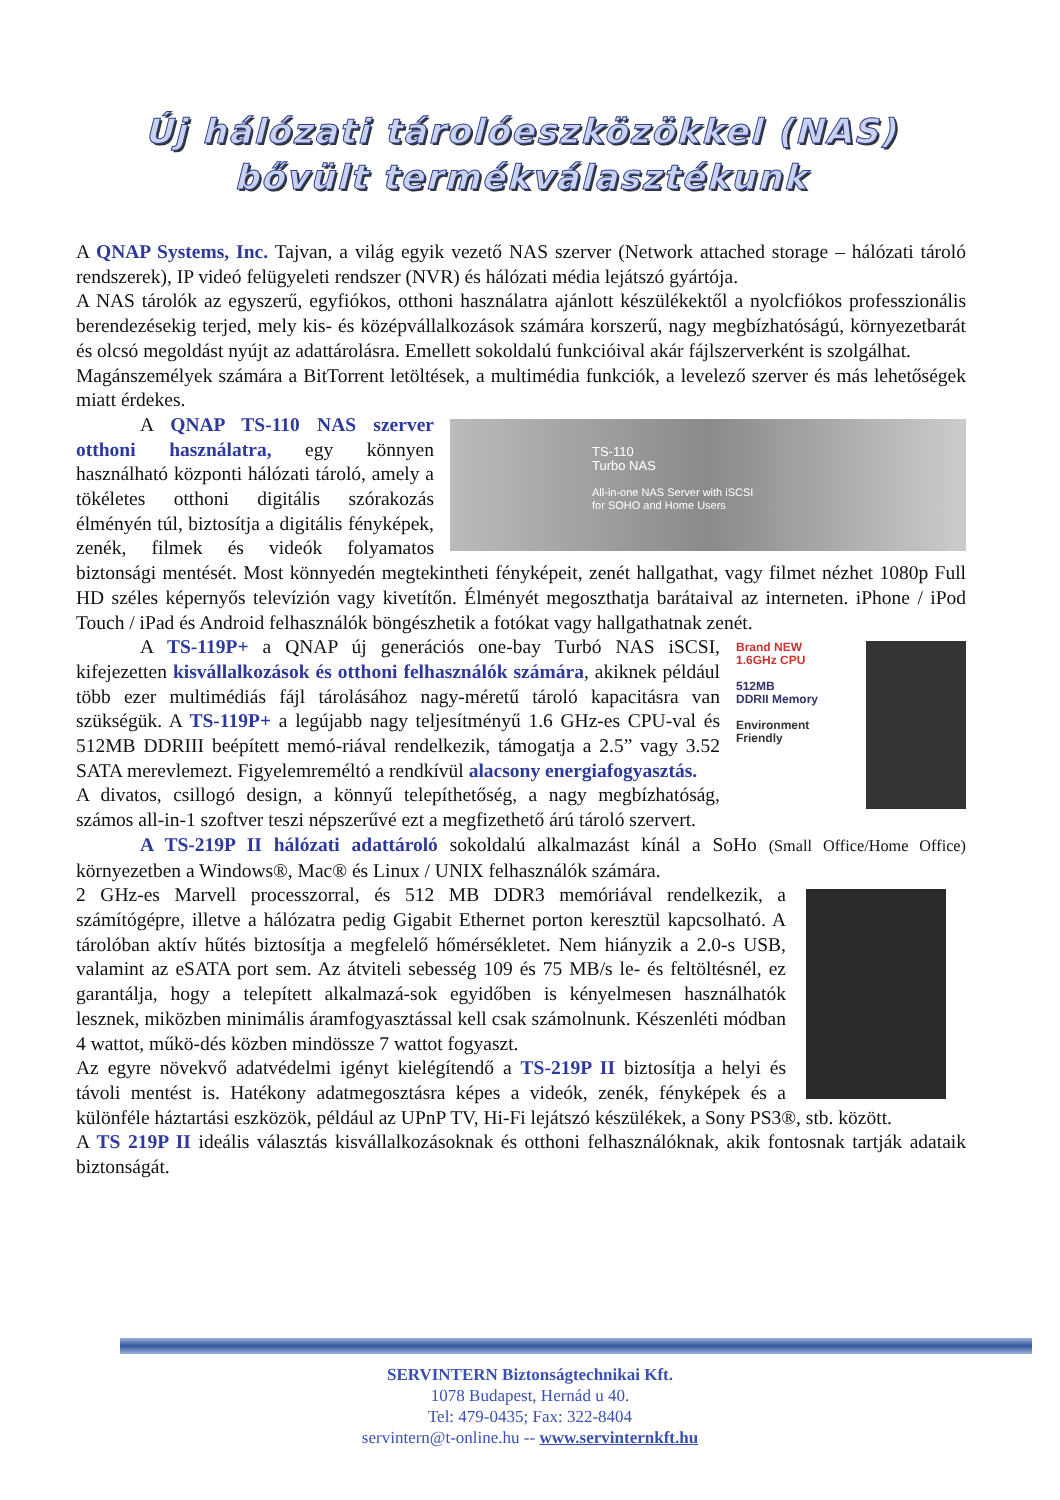Új hálózati tárolóeszközökkel (NAS)
bővült termékválasztékunk
A QNAP Systems, Inc. Tajvan, a világ egyik vezető NAS szerver (Network attached storage – hálózati tároló rendszerek), IP videó felügyeleti rendszer (NVR) és hálózati média lejátszó gyártója.
A NAS tárolók az egyszerű, egyfiókos, otthoni használatra ajánlott készülékektől a nyolcfiókos professzionális berendezésekig terjed, mely kis- és középvállalkozások számára korszerű, nagy megbízhatóságú, környezetbarát és olcsó megoldást nyújt az adattárolásra. Emellett sokoldalú funkcióival akár fájlszerverként is szolgálhat.
Magánszemélyek számára a BitTorrent letöltések, a multimédia funkciók, a levelező szerver és más lehetőségek miatt érdekes.
TS-110
Turbo NAS
All-in-one NAS Server with iSCSI
for SOHO and Home Users
A QNAP TS-110 NAS szerver otthoni használatra, egy könnyen használható központi hálózati tároló, amely a tökéletes otthoni digitális szórakozás élményén túl, biztosítja a digitális fényképek, zenék, filmek és videók folyamatos biztonsági mentését. Most könnyedén megtekintheti fényképeit, zenét hallgathat, vagy filmet nézhet 1080p Full HD széles képernyős televízión vagy kivetítőn. Élményét megoszthatja barátaival az interneten. iPhone / iPod Touch / iPad és Android felhasználók böngészhetik a fotókat vagy hallgathatnak zenét.
Brand NEW
1.6GHz CPU
512MB
DDRII Memory
Environment Friendly
A TS-119P+ a QNAP új generációs one-bay Turbó NAS iSCSI, kifejezetten kisvállalkozások és otthoni felhasználók számára, akiknek például több ezer multimédiás fájl tárolásához nagy-méretű tároló kapacitásra van szükségük. A TS-119P+ a legújabb nagy teljesítményű 1.6 GHz-es CPU-val és 512MB DDRIII beépített memó-riával rendelkezik, támogatja a 2.5” vagy 3.52 SATA merevlemezt. Figyelemreméltó a rendkívül alacsony energiafogyasztás.
A divatos, csillogó design, a könnyű telepíthetőség, a nagy megbízhatóság, számos all-in-1 szoftver teszi népszerűvé ezt a megfizethető árú tároló szervert.
A TS-219P II hálózati adattároló sokoldalú alkalmazást kínál a SoHo (Small Office/Home Office) környezetben a Windows®, Mac® és Linux / UNIX felhasználók számára.
2 GHz-es Marvell processzorral, és 512 MB DDR3 memóriával rendelkezik, a számítógépre, illetve a hálózatra pedig Gigabit Ethernet porton keresztül kapcsolható. A tárolóban aktív hűtés biztosítja a megfelelő hőmérsékletet. Nem hiányzik a 2.0-s USB, valamint az eSATA port sem. Az átviteli sebesség 109 és 75 MB/s le- és feltöltésnél, ez garantálja, hogy a telepített alkalmazá-sok egyidőben is kényelmesen használhatók lesznek, miközben minimális áramfogyasztással kell csak számolnunk. Készenléti módban 4 wattot, műkö-dés közben mindössze 7 wattot fogyaszt.
Az egyre növekvő adatvédelmi igényt kielégítendő a TS-219P II biztosítja a helyi és távoli mentést is. Hatékony adatmegosztásra képes a videók, zenék, fényképek és a különféle háztartási eszközök, például az UPnP TV, Hi-Fi lejátszó készülékek, a Sony PS3®, stb. között.
A TS 219P II ideális választás kisvállalkozásoknak és otthoni felhasználóknak, akik fontosnak tartják adataik biztonságát.
SERVINTERN Biztonságtechnikai Kft.
1078 Budapest, Hernád u 40.
Tel: 479-0435; Fax: 322-8404
servintern@t-online.hu -- www.servinternkft.hu